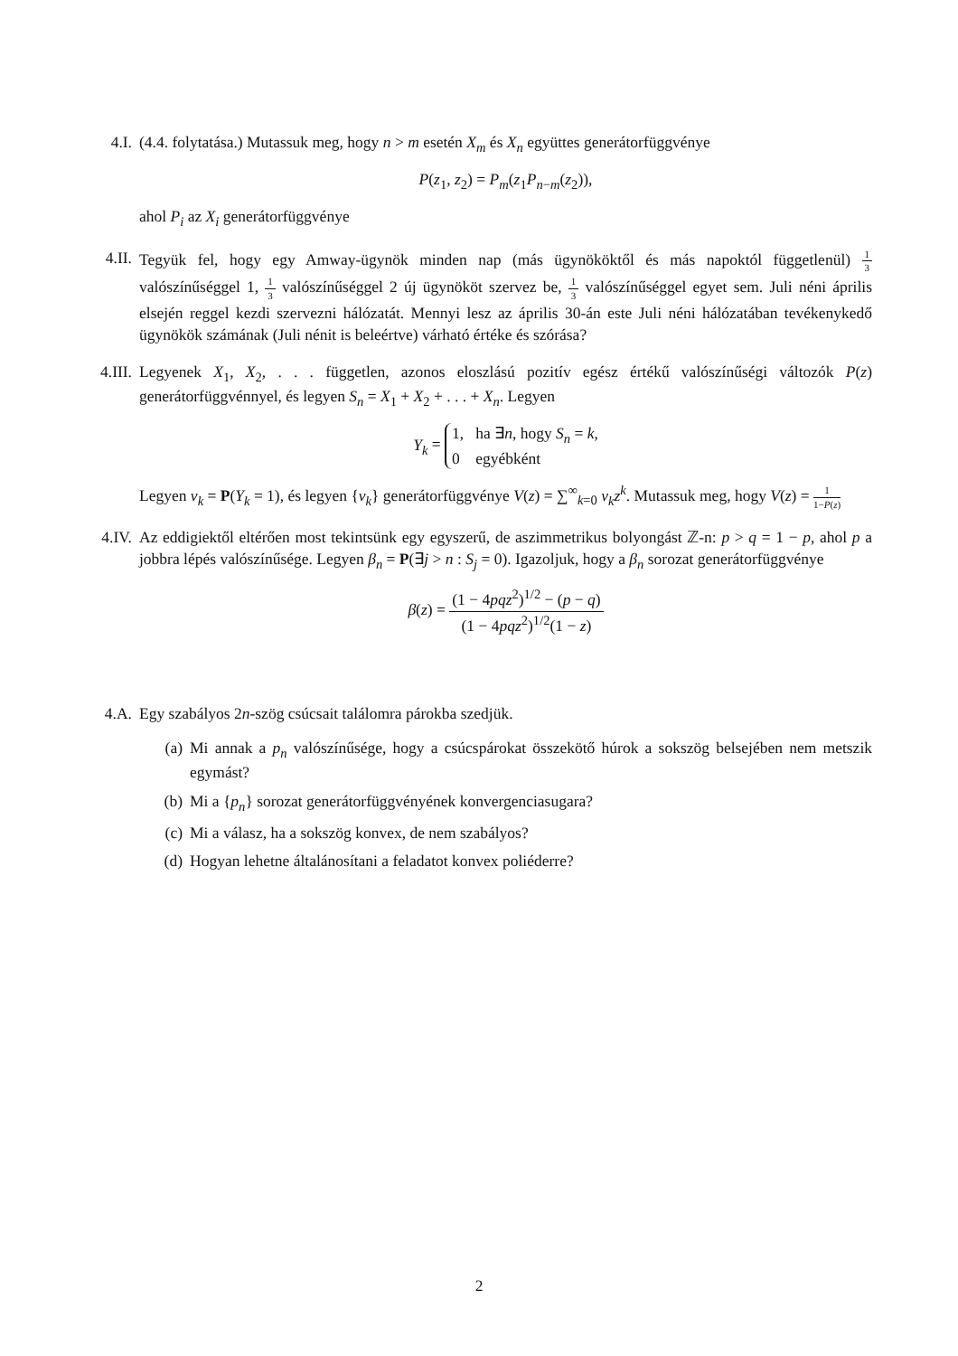4.I. (4.4. folytatása.) Mutassuk meg, hogy n > m esetén X<sub>m</sub> és X<sub>n</sub> együttes generátorfüggvénye
P(z<sub>1</sub>, z<sub>2</sub>) = P<sub>m</sub>(z<sub>1</sub>P<sub>n−m</sub>(z<sub>2</sub>)),
ahol P<sub>i</sub> az X<sub>i</sub> generátorfüggvénye
4.II. Tegyük fel, hogy egy Amway-ügynök minden nap (más ügynököktől és más napoktól függetlenül) 1 3 valószínűséggel 1, 1 3 valószínűséggel 2 új ügynököt szervez be, 1 3 valószínűséggel egyet sem. Juli néni április elsején reggel kezdi szervezni hálózatát. Mennyi lesz az április 30-án este Juli néni hálózatában tevékenykedő ügynökök számának (Juli nénit is beleértve) várható értéke és szórása?
4.III.
Legyenek X<sub>1</sub>, X<sub>2</sub>, . . . független, azonos eloszlású pozitív egész értékű valószínűségi változók P(z) generátorfüggvénnyel, és legyen S<sub>n</sub> = X<sub>1</sub> + X<sub>2</sub> + . . . + X<sub>n</sub>. Legyen
Y<sub>k</sub> = 1, ha ∃n, hogy S<sub>n</sub> = k,
0 egyébként
Legyen v<sub>k</sub> = P(Y<sub>k</sub> = 1), és legyen {v<sub>k</sub>} generátorfüggvénye V(z) = ∑<sup>∞</sup><sub>k=0</sub> v<sub>k</sub>z<sup>k</sup>. Mutassuk meg, hogy V(z) = 1 1−P(z)
4.IV. Az eddigiektől eltérően most tekintsünk egy egyszerű, de aszimmetrikus bolyongást ℤ-n: p > q = 1 − p, ahol p a jobbra lépés valószínűsége. Legyen β<sub>n</sub> = P(∃j > n : S<sub>j</sub> = 0). Igazoljuk, hogy a β<sub>n</sub> sorozat generátorfüggvénye
β(z) = (1 − 4pqz<sup>2</sup>)<sup>1/2</sup> − (p − q) (1 − 4pqz<sup>2</sup>)<sup>1/2</sup>(1 − z)
4.A. Egy szabályos 2n-szög csúcsait találomra párokba szedjük.
(a) Mi annak a p<sub>n</sub> valószínűsége, hogy a csúcspárokat összekötő húrok a sokszög belsejében nem metszik egymást?
(b) Mi a {p<sub>n</sub>} sorozat generátorfüggvényének konvergenciasugara?
(c) Mi a válasz, ha a sokszög konvex, de nem szabályos?
(d) Hogyan lehetne általánosítani a feladatot konvex poliéderre?
2